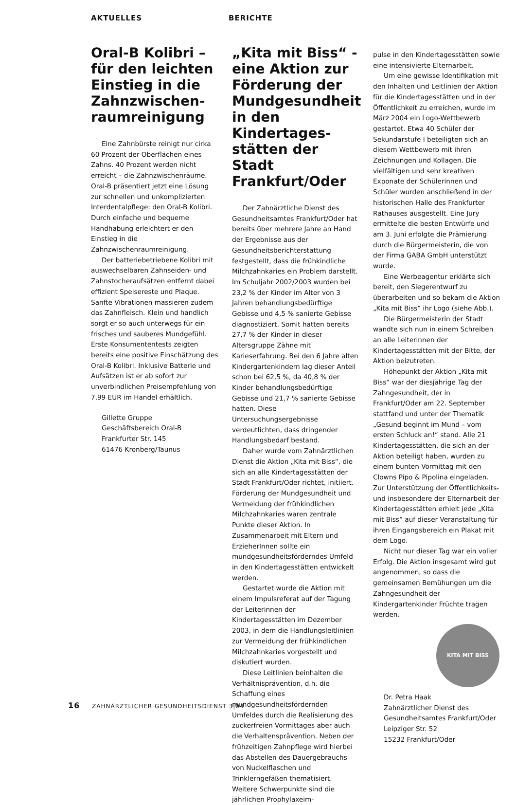AKTUELLES BERICHTE
Oral-B Kolibri – für den leichten Einstieg in die Zahnzwischen­raumreinigung
Eine Zahnbürste reinigt nur cirka 60 Prozent der Oberflächen eines Zahns. 40 Prozent werden nicht erreicht – die Zahnzwischenräume. Oral-B präsentiert jetzt eine Lösung zur schnellen und unkomplizierten Interdentalpflege: den Oral-B Kolibri. Durch einfache und bequeme Handhabung erleichtert er den Einstieg in die Zahnzwischenraumreinigung.
Der batteriebetriebene Kolibri mit auswechselbaren Zahnseiden- und Zahnstocheraufsätzen entfernt dabei effizient Speisereste und Plaque. Sanfte Vibrationen massieren zudem das Zahnfleisch. Klein und handlich sorgt er so auch unterwegs für ein frisches und sauberes Mundgefühl. Erste Konsumententests zeigten bereits eine positive Einschätzung des Oral-B Kolibri. Inklusive Batterie und Aufsätzen ist er ab sofort zur unverbindlichen Preisempfehlung von 7,99 EUR im Handel erhältlich.
Gillette Gruppe
Geschäftsbereich Oral-B
Frankfurter Str. 145
61476 Kronberg/Taunus
„Kita mit Biss“ - eine Aktion zur Förderung der Mundgesundheit in den Kindertages­stätten der Stadt Frankfurt/Oder
Der Zahnärztliche Dienst des Gesundheitsamtes Frankfurt/Oder hat bereits über mehrere Jahre an Hand der Ergebnisse aus der Gesundheitsberichterstattung festgestellt, dass die frühkindliche Milchzahnkaries ein Problem darstellt. Im Schuljahr 2002/2003 wurden bei 23,2 % der Kinder im Alter von 3 Jahren behandlungsbedürftige Gebisse und 4,5 % sanierte Gebisse diagnostiziert. Somit hatten bereits 27,7 % der Kinder in dieser Altersgruppe Zähne mit Karieserfahrung. Bei den 6 Jahre alten Kindergartenkindern lag dieser Anteil schon bei 62,5 %, da 40,8 % der Kinder behandlungsbedürftige Gebisse und 21,7 % sanierte Gebisse hatten. Diese Untersuchungsergebnisse verdeutlichten, dass dringender Handlungsbedarf bestand.
Daher wurde vom Zahnärztlichen Dienst die Aktion „Kita mit Biss“, die sich an alle Kindertagesstätten der Stadt Frankfurt/Oder richtet, initiiert. Förderung der Mundgesundheit und Vermeidung der frühkindlichen Milchzahnkaries waren zentrale Punkte dieser Aktion. In Zusammenarbeit mit Eltern und ErzieherInnen sollte ein mundgesundheitsförderndes Umfeld in den Kindertagesstätten entwickelt werden.
Gestartet wurde die Aktion mit einem Impulsreferat auf der Tagung der Leiterinnen der Kindertagesstätten im Dezember 2003, in dem die Handlungsleitlinien zur Vermeidung der frühkindlichen Milchzahnkaries vorgestellt und diskutiert wurden.
Diese Leitlinien beinhalten die Verhältnisprävention, d.h. die Schaffung eines mundgesundheitsfördernden Umfeldes durch die Realisierung des zuckerfreien Vormittages aber auch die Verhaltensprävention. Neben der frühzeitigen Zahnpflege wird hierbei das Abstellen des Dauergebrauchs von Nuckelflaschen und Trinklerngefäßen thematisiert. Weitere Schwerpunkte sind die jährlichen Prophylaxeim-
pulse in den Kindertagesstätten sowie eine intensivierte Elternarbeit.
Um eine gewisse Identifikation mit den Inhalten und Leitlinien der Aktion für die Kindertagesstätten und in der Öffentlichkeit zu erreichen, wurde im März 2004 ein Logo-Wettbewerb gestartet. Etwa 40 Schüler der Sekundarstufe I beteiligten sich an diesem Wettbewerb mit ihren Zeichnungen und Kollagen. Die vielfältigen und sehr kreativen Exponate der Schülerinnen und Schüler wurden anschließend in der historischen Halle des Frankfurter Rathauses ausgestellt. Eine Jury ermittelte die besten Entwürfe und am 3. Juni erfolgte die Prämierung durch die Bürgermeisterin, die von der Firma GABA GmbH unterstützt wurde.
Eine Werbeagentur erklärte sich bereit, den Siegerentwurf zu überarbeiten und so bekam die Aktion „Kita mit Biss“ ihr Logo (siehe Abb.).
Die Bürgermeisterin der Stadt wandte sich nun in einem Schreiben an alle Leiterinnen der Kindertagesstätten mit der Bitte, der Aktion beizutreten.
Höhepunkt der Aktion „Kita mit Biss“ war der diesjährige Tag der Zahngesundheit, der in Frankfurt/Oder am 22. September stattfand und unter der Thematik „Gesund beginnt im Mund – vom ersten Schluck an!“ stand. Alle 21 Kindertagesstätten, die sich an der Aktion beteiligt haben, wurden zu einem bunten Vormittag mit den Clowns Pipo & Pipolina eingeladen. Zur Unterstützung der Öffentlichkeits- und insbesondere der Elternarbeit der Kindertagesstätten erhielt jede „Kita mit Biss“ auf dieser Veranstaltung für ihren Eingangsbereich ein Plakat mit dem Logo.
Nicht nur dieser Tag war ein voller Erfolg. Die Aktion insgesamt wird gut angenommen, so dass die gemeinsamen Bemühungen um die Zahngesundheit der Kindergartenkinder Früchte tragen werden.
KITA MIT BISS
Dr. Petra Haak
Zahnärztlicher Dienst des Gesundheitsamtes Frankfurt/Oder
Leipziger Str. 52
15232 Frankfurt/Oder
16 ZAHNÄRZTLICHER GESUNDHEITSDIENST 3|04